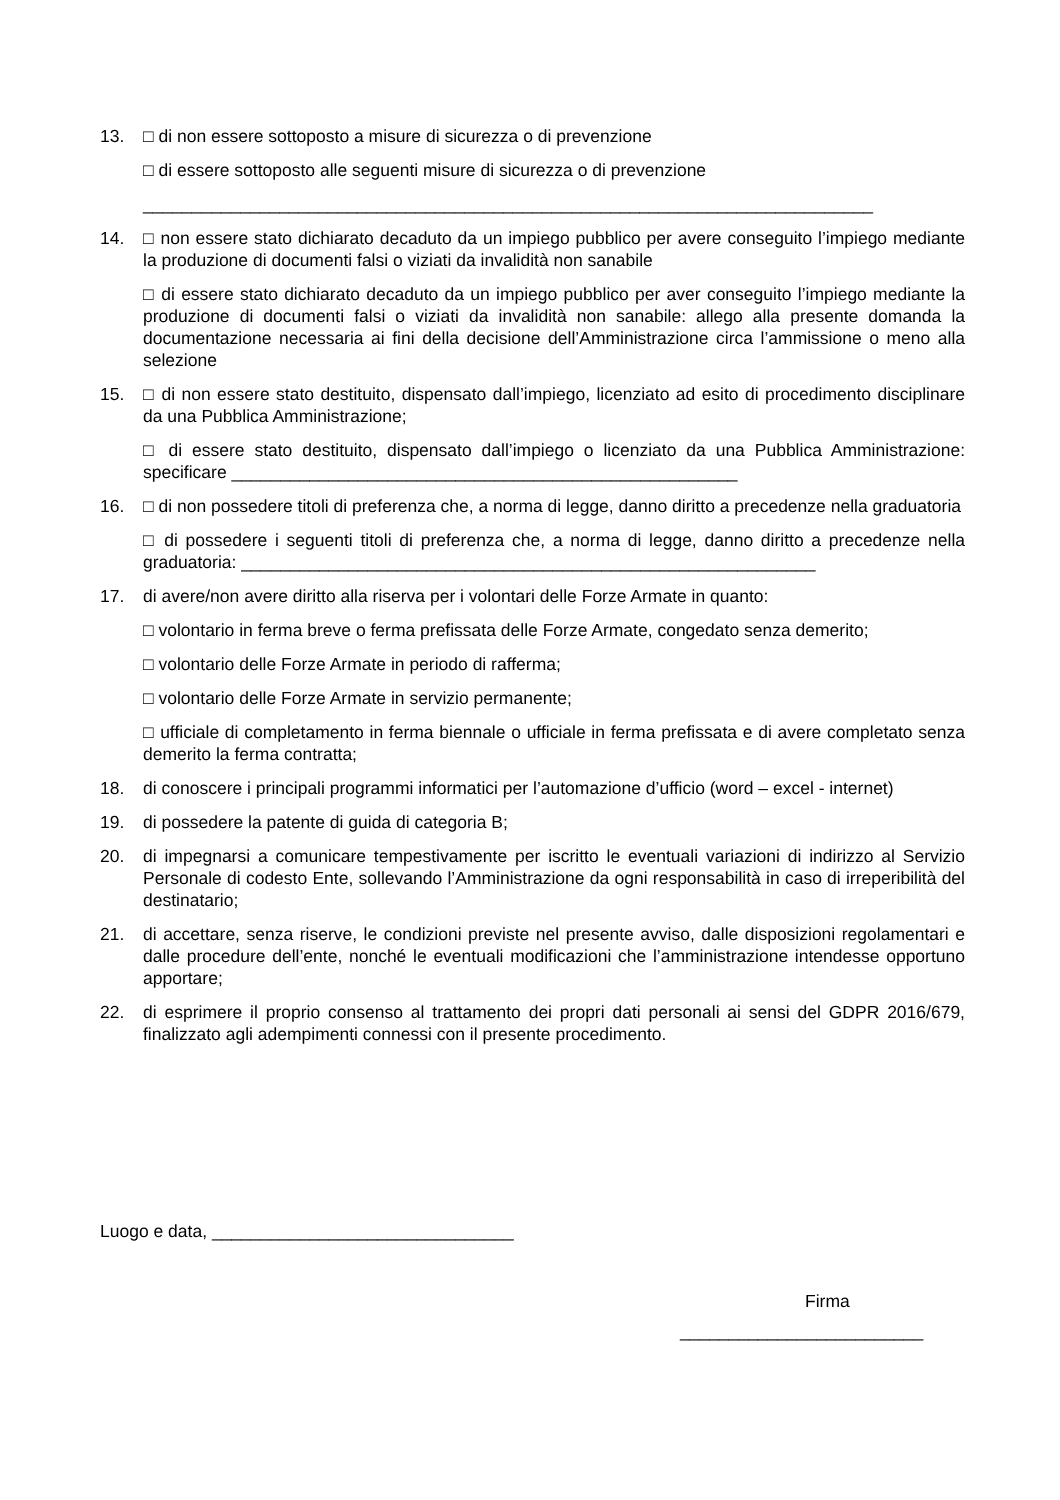13. □ di non essere sottoposto a misure di sicurezza o di prevenzione
□ di essere sottoposto alle seguenti misure di sicurezza o di prevenzione
___________________________________________________________________________
14. □ non essere stato dichiarato decaduto da un impiego pubblico per avere conseguito l’impiego mediante la produzione di documenti falsi o viziati da invalidità non sanabile
□ di essere stato dichiarato decaduto da un impiego pubblico per aver conseguito l’impiego mediante la produzione di documenti falsi o viziati da invalidità non sanabile: allego alla presente domanda la documentazione necessaria ai fini della decisione dell’Amministrazione circa l’ammissione o meno alla selezione
15. □ di non essere stato destituito, dispensato dall’impiego, licenziato ad esito di procedimento disciplinare da una Pubblica Amministrazione;
□ di essere stato destituito, dispensato dall’impiego o licenziato da una Pubblica Amministrazione: specificare ____________________________________________________
16. □ di non possedere titoli di preferenza che, a norma di legge, danno diritto a precedenze nella graduatoria
□ di possedere i seguenti titoli di preferenza che, a norma di legge, danno diritto a precedenze nella graduatoria: ___________________________________________________________
17. di avere/non avere diritto alla riserva per i volontari delle Forze Armate in quanto:
□ volontario in ferma breve o ferma prefissata delle Forze Armate, congedato senza demerito;
□ volontario delle Forze Armate in periodo di rafferma;
□ volontario delle Forze Armate in servizio permanente;
□ ufficiale di completamento in ferma biennale o ufficiale in ferma prefissata e di avere completato senza demerito la ferma contratta;
18. di conoscere i principali programmi informatici per l’automazione d’ufficio (word – excel - internet)
19. di possedere la patente di guida di categoria B;
20. di impegnarsi a comunicare tempestivamente per iscritto le eventuali variazioni di indirizzo al Servizio Personale di codesto Ente, sollevando l’Amministrazione da ogni responsabilità in caso di irreperibilità del destinatario;
21. di accettare, senza riserve, le condizioni previste nel presente avviso, dalle disposizioni regolamentari e dalle procedure dell’ente, nonché le eventuali modificazioni che l’amministrazione intendesse opportuno apportare;
22. di esprimere il proprio consenso al trattamento dei propri dati personali ai sensi del GDPR 2016/679, finalizzato agli adempimenti connessi con il presente procedimento.
Luogo e data, _______________________________
Firma
_________________________